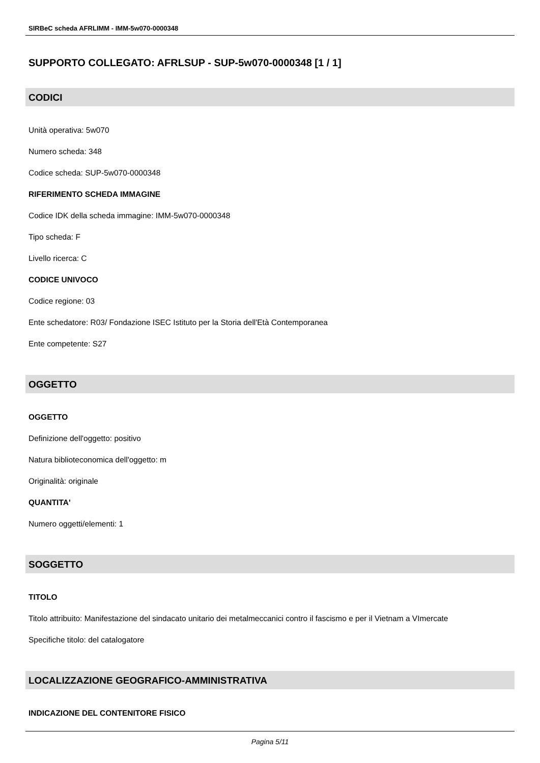SIRBeC scheda AFRLIMM - IMM-5w070-0000348
SUPPORTO COLLEGATO: AFRLSUP - SUP-5w070-0000348 [1 / 1]
CODICI
Unità operativa: 5w070
Numero scheda: 348
Codice scheda: SUP-5w070-0000348
RIFERIMENTO SCHEDA IMMAGINE
Codice IDK della scheda immagine: IMM-5w070-0000348
Tipo scheda: F
Livello ricerca: C
CODICE UNIVOCO
Codice regione: 03
Ente schedatore: R03/ Fondazione ISEC Istituto per la Storia dell'Età Contemporanea
Ente competente: S27
OGGETTO
OGGETTO
Definizione dell'oggetto: positivo
Natura biblioteconomica dell'oggetto: m
Originalità: originale
QUANTITA'
Numero oggetti/elementi: 1
SOGGETTO
TITOLO
Titolo attribuito: Manifestazione del sindacato unitario dei metalmeccanici contro il fascismo e per il Vietnam a VImercate
Specifiche titolo: del catalogatore
LOCALIZZAZIONE GEOGRAFICO-AMMINISTRATIVA
INDICAZIONE DEL CONTENITORE FISICO
Pagina 5/11